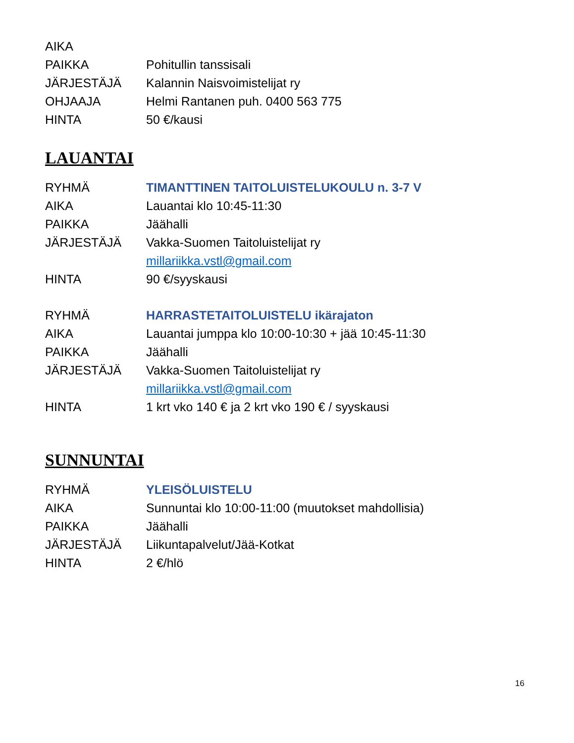AIKA
PAIKKA Pohitullin tanssisali
JÄRJESTÄJÄ Kalannin Naisvoimistelijat ry
OHJAAJA Helmi Rantanen puh. 0400 563 775
HINTA 50 €/kausi
LAUANTAI
RYHMÄ TIMANTTINEN TAITOLUISTELUKOULU n. 3-7 V
AIKA Lauantai klo 10:45-11:30
PAIKKA Jäähalli
JÄRJESTÄJÄ Vakka-Suomen Taitoluistelijat ry
millariikka.vstl@gmail.com
HINTA 90 €/syyskausi
RYHMÄ HARRASTETAITOLUISTELU ikärajaton
AIKA Lauantai jumppa klo 10:00-10:30 + jää 10:45-11:30
PAIKKA Jäähalli
JÄRJESTÄJÄ Vakka-Suomen Taitoluistelijat ry
millariikka.vstl@gmail.com
HINTA 1 krt vko 140 € ja 2 krt vko 190 € / syyskausi
SUNNUNTAI
RYHMÄ YLEISÖLUISTELU
AIKA Sunnuntai klo 10:00-11:00 (muutokset mahdollisia)
PAIKKA Jäähalli
JÄRJESTÄJÄ Liikuntapalvelut/Jää-Kotkat
HINTA 2 €/hlö
16